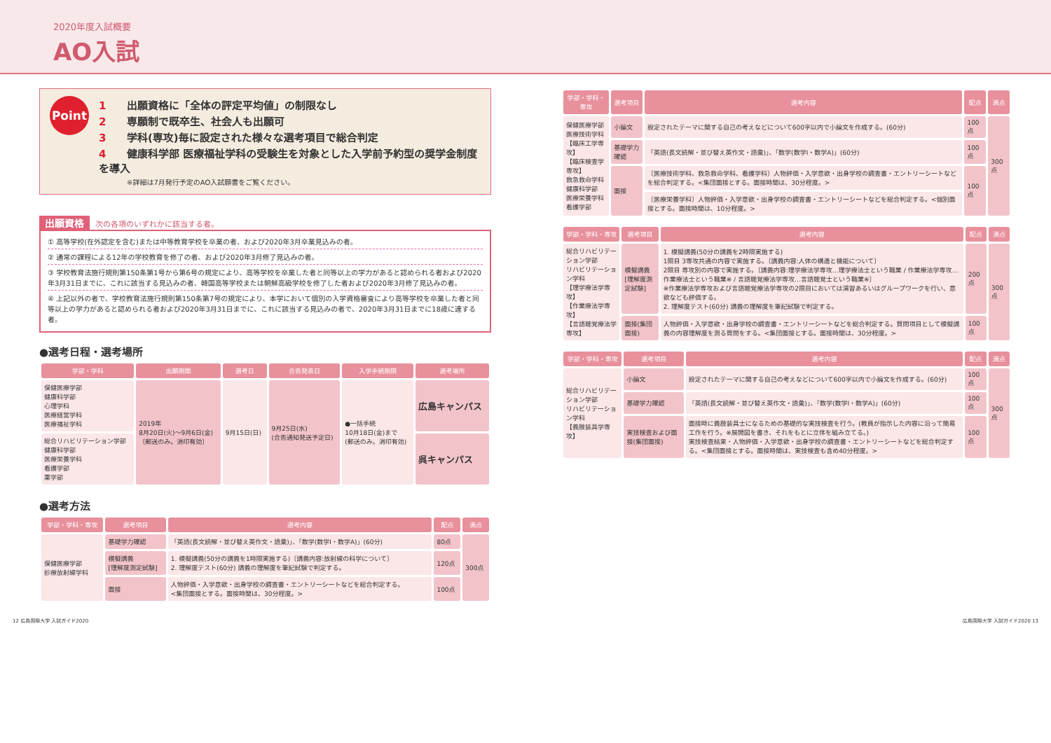2020年度入試概要
AO入試
Point
1 出願資格に「全体の評定平均値」の制限なし
2 専願制で既卒生、社会人も出願可
3 学科(専攻)毎に設定された様々な選考項目で総合判定
4 健康科学部 医療福祉学科の受験生を対象とした入学前予約型の奨学金制度を導入
※詳細は7月発行予定のAO入試願書をご覧ください。
出願資格 次の各項のいずれかに該当する者。
① 高等学校(在外認定を含む)または中等教育学校を卒業の者、および2020年3月卒業見込みの者。
② 通常の課程による12年の学校教育を修了の者、および2020年3月修了見込みの者。
③ 学校教育法施行規則第150条第1号から第6号の規定により、高等学校を卒業した者と同等以上の学力があると認められる者および2020年3月31日までに、これに該当する見込みの者、韓国高等学校または朝鮮高級学校を修了した者および2020年3月修了見込みの者。
④ 上記以外の者で、学校教育法施行規則第150条第7号の規定により、本学において個別の入学資格審査により高等学校を卒業した者と同等以上の学力があると認められる者および2020年3月31日までに、これに該当する見込みの者で、2020年3月31日までに18歳に達する者。
●選考日程・選考場所
| 学部・学科 | 出願期間 | 選考日 | 合否発表日 | 入学手続期限 | 選考場所 |
| --- | --- | --- | --- | --- | --- |
| 保健医療学部 健康科学部 心理学科 医療経営学科 医療福祉学科 | 2019年 8月20日(火)～9月6日(金) 〔郵送のみ。消印有効〕 | 9月15日(日) | 9月25日(水) (合否通知発送予定日) | ●一括手続 10月18日(金)まで (郵送のみ。消印有効) | 広島キャンパス |
| 総合リハビリテーション学部 健康科学部 医療栄養学科 看護学部 薬学部 | | | | | 呉キャンパス |
●選考方法
| 学部・学科・専攻 | 選考項目 | 選考内容 | 配点 | 満点 |
| --- | --- | --- | --- | --- |
| 保健医療学部 診療放射線学科 | 基礎学力確認 | 「英語(長文読解・並び替え英作文・語彙)」、「数学(数学Ⅰ・数学A)」(60分) | 80点 | 300点 |
| | 模擬講義 [理解度測定試験] | 1. 模擬講義(50分の講義を1時限実施する)〔講義内容:放射線の科学について〕 2. 理解度テスト(60分) 講義の理解度を筆記試験で判定する。 | 120点 | |
| | 面接 | 人物評価・入学意欲・出身学校の調査書・エントリーシートなどを総合判定する。 <集団面接とする。面接時間は、30分程度。> | 100点 | |
| 学部・学科・専攻 | 選考項目 | 選考内容 | 配点 | 満点 |
| --- | --- | --- | --- | --- |
| 保健医療学部 医療技術学科 【臨床工学専攻】 【臨床検査学専攻】 救急救命学科 健康科学部 医療栄養学科 看護学部 | 小論文 | 設定されたテーマに関する自己の考えなどについて600字以内で小論文を作成する。(60分) | 100点 | 300点 |
| | 基礎学力確認 | 「英語(長文読解・並び替え英作文・語彙)」、「数学(数学Ⅰ・数学A)」(60分) | 100点 | |
| | 面接 | 〔医療技術学科、救急救命学科、看護学科〕人物評価・入学意欲・出身学校の調査書・エントリーシートなどを総合判定する。<集団面接とする。面接時間は、30分程度。> | 100点 | |
| | | 〔医療栄養学科〕人物評価・入学意欲・出身学校の調査書・エントリーシートなどを総合判定する。<個別面接とする。面接時間は、10分程度。> | | |
| 学部・学科・専攻 | 選考項目 | 選考内容 | 配点 | 満点 |
| --- | --- | --- | --- | --- |
| 総合リハビリテーション学部 リハビリテーション学科 【理学療法学専攻】 【作業療法学専攻】 【言語聴覚療法学専攻】 | 模擬講義 [理解度測定試験] | 1. 模擬講義(50分の講義を2時限実施する) 1限目 3専攻共通の内容で実施する。〔講義内容:人体の構造と機能について〕 2限目 専攻別の内容で実施する。〔講義内容:理学療法学専攻…理学療法士という職業 / 作業療法学専攻…作業療法士という職業※ / 言語聴覚療法学専攻…言語聴覚士という職業※〕 ※作業療法学専攻および言語聴覚療法学専攻の2限目においては演習あるいはグループワークを行い、意欲なども評価する。 2. 理解度テスト(60分) 講義の理解度を筆記試験で判定する。 | 200点 | 300点 |
| | 面接(集団面接) | 人物評価・入学意欲・出身学校の調査書・エントリーシートなどを総合判定する。質問項目として模擬講義の内容理解度を測る質問をする。<集団面接とする。面接時間は、30分程度。> | 100点 | |
| 学部・学科・専攻 | 選考項目 | 選考内容 | 配点 | 満点 |
| --- | --- | --- | --- | --- |
| 総合リハビリテーション学部 リハビリテーション学科 【義肢装具学専攻】 | 小論文 | 設定されたテーマに関する自己の考えなどについて600字以内で小論文を作成する。(60分) | 100点 | 300点 |
| | 基礎学力確認 | 「英語(長文読解・並び替え英作文・語彙)」、「数学(数学Ⅰ・数学A)」(60分) | 100点 | |
| | 実技検査および面接(集団面接) | 面接時に義肢装具士になるための基礎的な実技検査を行う。(教員が指示した内容に沿って簡易工作を行う。※展開図を書き、それをもとに立体を組み立てる。) 実技検査結果・人物評価・入学意欲・出身学校の調査書・エントリーシートなどを総合判定する。<集団面接とする。面接時間は、実技検査も含め40分程度。> | 100点 | |
12 広島国際大学 入試ガイド2020 広島国際大学 入試ガイド2020 13